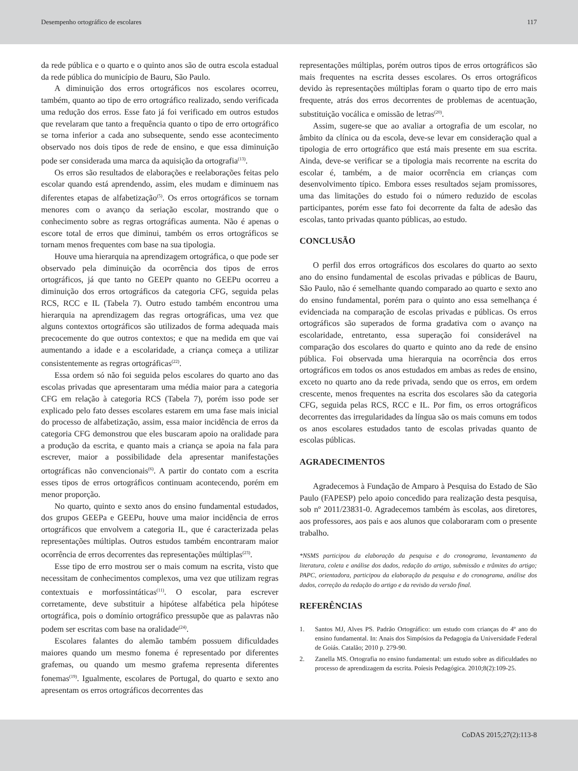Desempenho ortográfico de escolares 117
da rede pública e o quarto e o quinto anos são de outra escola estadual da rede pública do município de Bauru, São Paulo.
A diminuição dos erros ortográficos nos escolares ocorreu, também, quanto ao tipo de erro ortográfico realizado, sendo verificada uma redução dos erros. Esse fato já foi verificado em outros estudos que revelaram que tanto a frequência quanto o tipo de erro ortográfico se torna inferior a cada ano subsequente, sendo esse acontecimento observado nos dois tipos de rede de ensino, e que essa diminuição pode ser considerada uma marca da aquisição da ortografia<sup>(13)</sup>.
Os erros são resultados de elaborações e reelaborações feitas pelo escolar quando está aprendendo, assim, eles mudam e diminuem nas diferentes etapas de alfabetização<sup>(5)</sup>. Os erros ortográficos se tornam menores com o avanço da seriação escolar, mostrando que o conhecimento sobre as regras ortográficas aumenta. Não é apenas o escore total de erros que diminui, também os erros ortográficos se tornam menos frequentes com base na sua tipologia.
Houve uma hierarquia na aprendizagem ortográfica, o que pode ser observado pela diminuição da ocorrência dos tipos de erros ortográficos, já que tanto no GEEPr quanto no GEEPu ocorreu a diminuição dos erros ortográficos da categoria CFG, seguida pelas RCS, RCC e IL (Tabela 7). Outro estudo também encontrou uma hierarquia na aprendizagem das regras ortográficas, uma vez que alguns contextos ortográficos são utilizados de forma adequada mais precocemente do que outros contextos; e que na medida em que vai aumentando a idade e a escolaridade, a criança começa a utilizar consistentemente as regras ortográficas<sup>(22)</sup>.
Essa ordem só não foi seguida pelos escolares do quarto ano das escolas privadas que apresentaram uma média maior para a categoria CFG em relação à categoria RCS (Tabela 7), porém isso pode ser explicado pelo fato desses escolares estarem em uma fase mais inicial do processo de alfabetização, assim, essa maior incidência de erros da categoria CFG demonstrou que eles buscaram apoio na oralidade para a produção da escrita, e quanto mais a criança se apoia na fala para escrever, maior a possibilidade dela apresentar manifestações ortográficas não convencionais<sup>(6)</sup>. A partir do contato com a escrita esses tipos de erros ortográficos continuam acontecendo, porém em menor proporção.
No quarto, quinto e sexto anos do ensino fundamental estudados, dos grupos GEEPa e GEEPu, houve uma maior incidência de erros ortográficos que envolvem a categoria IL, que é caracterizada pelas representações múltiplas. Outros estudos também encontraram maior ocorrência de erros decorrentes das representações múltiplas<sup>(23)</sup>.
Esse tipo de erro mostrou ser o mais comum na escrita, visto que necessitam de conhecimentos complexos, uma vez que utilizam regras contextuais e morfossintáticas<sup>(11)</sup>. O escolar, para escrever corretamente, deve substituir a hipótese alfabética pela hipótese ortográfica, pois o domínio ortográfico pressupõe que as palavras não podem ser escritas com base na oralidade<sup>(24)</sup>.
Escolares falantes do alemão também possuem dificuldades maiores quando um mesmo fonema é representado por diferentes grafemas, ou quando um mesmo grafema representa diferentes fonemas<sup>(19)</sup>. Igualmente, escolares de Portugal, do quarto e sexto ano apresentam os erros ortográficos decorrentes das
representações múltiplas, porém outros tipos de erros ortográficos são mais frequentes na escrita desses escolares. Os erros ortográficos devido às representações múltiplas foram o quarto tipo de erro mais frequente, atrás dos erros decorrentes de problemas de acentuação, substituição vocálica e omissão de letras<sup>(20)</sup>.
Assim, sugere-se que ao avaliar a ortografia de um escolar, no âmbito da clínica ou da escola, deve-se levar em consideração qual a tipologia de erro ortográfico que está mais presente em sua escrita. Ainda, deve-se verificar se a tipologia mais recorrente na escrita do escolar é, também, a de maior ocorrência em crianças com desenvolvimento típico. Embora esses resultados sejam promissores, uma das limitações do estudo foi o número reduzido de escolas participantes, porém esse fato foi decorrente da falta de adesão das escolas, tanto privadas quanto públicas, ao estudo.
CONCLUSÃO
O perfil dos erros ortográficos dos escolares do quarto ao sexto ano do ensino fundamental de escolas privadas e públicas de Bauru, São Paulo, não é semelhante quando comparado ao quarto e sexto ano do ensino fundamental, porém para o quinto ano essa semelhança é evidenciada na comparação de escolas privadas e públicas. Os erros ortográficos são superados de forma gradativa com o avanço na escolaridade, entretanto, essa superação foi considerável na comparação dos escolares do quarto e quinto ano da rede de ensino pública. Foi observada uma hierarquia na ocorrência dos erros ortográficos em todos os anos estudados em ambas as redes de ensino, exceto no quarto ano da rede privada, sendo que os erros, em ordem crescente, menos frequentes na escrita dos escolares são da categoria CFG, seguida pelas RCS, RCC e IL. Por fim, os erros ortográficos decorrentes das irregularidades da língua são os mais comuns em todos os anos escolares estudados tanto de escolas privadas quanto de escolas públicas.
AGRADECIMENTOS
Agradecemos à Fundação de Amparo à Pesquisa do Estado de São Paulo (FAPESP) pelo apoio concedido para realização desta pesquisa, sob nº 2011/23831-0. Agradecemos também às escolas, aos diretores, aos professores, aos pais e aos alunos que colaboraram com o presente trabalho.
*NSMS participou da elaboração da pesquisa e do cronograma, levantamento da literatura, coleta e análise dos dados, redação do artigo, submissão e trâmites do artigo; PAPC, orientadora, participou da elaboração da pesquisa e do cronograma, análise dos dados, correção da redação do artigo e da revisão da versão final.
REFERÊNCIAS
1. Santos MJ, Alves PS. Padrão Ortográfico: um estudo com crianças do 4º ano do ensino fundamental. In: Anais dos Simpósios da Pedagogia da Universidade Federal de Goiás. Catalão; 2010 p. 279-90.
2. Zanella MS. Ortografia no ensino fundamental: um estudo sobre as dificuldades no processo de aprendizagem da escrita. Poíesis Pedagógica. 2010;8(2):109-25.
CoDAS 2015;27(2):113-8